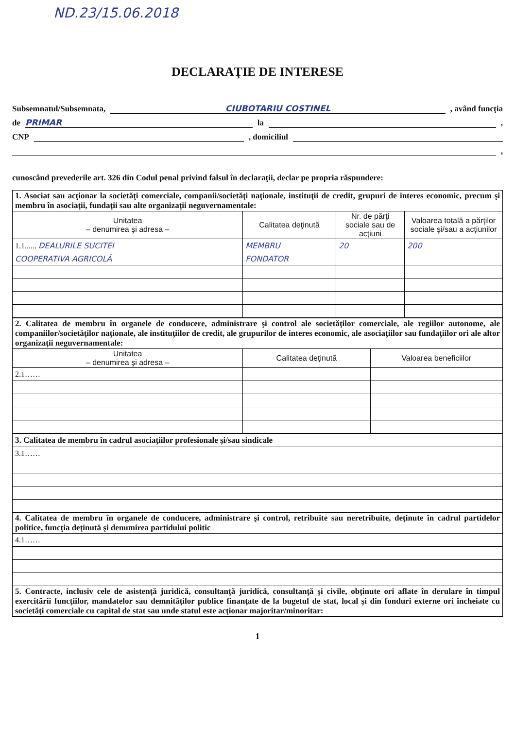ND.23/15.06.2018
DECLARAŢIE DE INTERESE
Subsemnatul/Subsemnata, CIUBOTARIU COSTINEL , având funcţia
de PRIMAR la ,
CNP , domiciliul
,
cunoscând prevederile art. 326 din Codul penal privind falsul în declaraţii, declar pe propria răspundere:
| 1. Asociat sau acţionar la societăţi comerciale, companii/societăţi naţionale, instituţii de credit, grupuri de interes economic, precum şi membru în asociaţii, fundaţii sau alte organizaţii neguvernamentale: | | | |
| Unitatea – denumirea şi adresa – | Calitatea deţinută | Nr. de părţi sociale sau de acţiuni | Valoarea totală a părţilor sociale şi/sau a acţiunilor |
| 1.1...... DEALURILE SUCITEI | MEMBRU | 20 | 200 |
| COOPERATIVA AGRICOLĂ | FONDATOR | | |
| 2. Calitatea de membru în organele de conducere, administrare şi control ale societăţilor comerciale, ale regiilor autonome, ale companiilor/societăţilor naţionale, ale instituţiilor de credit, ale grupurilor de interes economic, ale asociaţiilor sau fundaţiilor ori ale altor organizaţii neguvernamentale: | | |
| Unitatea – denumirea şi adresa – | Calitatea deţinută | Valoarea beneficiilor |
| 2.1…… | | |
| 3. Calitatea de membru în cadrul asociaţiilor profesionale şi/sau sindicale |
| 3.1…… |
| 4. Calitatea de membru în organele de conducere, administrare şi control, retribuite sau neretribuite, deţinute în cadrul partidelor politice, funcţia deţinută şi denumirea partidului politic |
| 4.1…… |
| 5. Contracte, inclusiv cele de asistenţă juridică, consultanţă juridică, consultanţă şi civile, obţinute ori aflate în derulare în timpul exercitării funcţiilor, mandatelor sau demnităţilor publice finanţate de la bugetul de stat, local şi din fonduri externe ori încheiate cu societăţi comerciale cu capital de stat sau unde statul este acţionar majoritar/minoritar: |
1